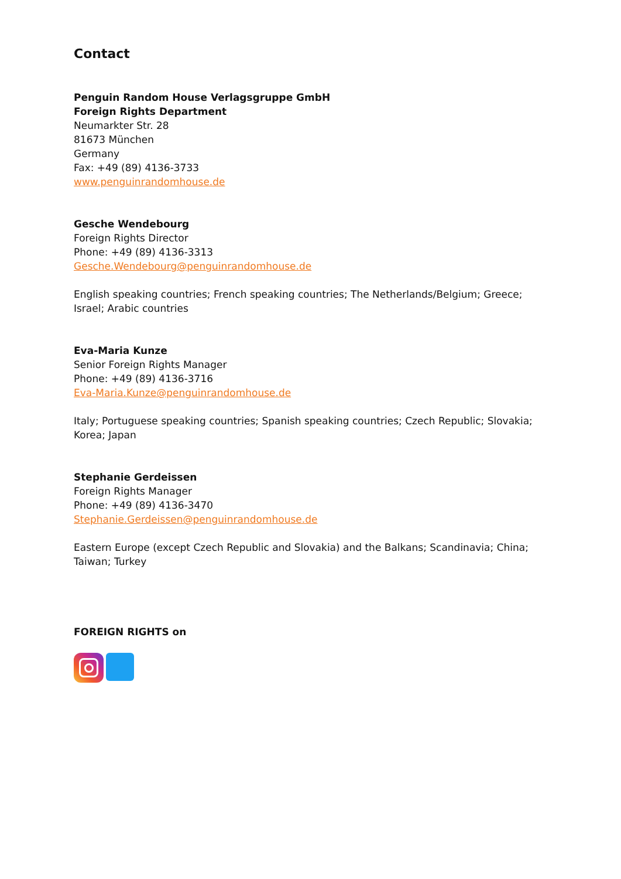Contact
Penguin Random House Verlagsgruppe GmbH
Foreign Rights Department
Neumarkter Str. 28
81673 München
Germany
Fax: +49 (89) 4136-3733
www.penguinrandomhouse.de
Gesche Wendebourg
Foreign Rights Director
Phone: +49 (89) 4136-3313
Gesche.Wendebourg@penguinrandomhouse.de
English speaking countries; French speaking countries; The Netherlands/Belgium; Greece; Israel; Arabic countries
Eva-Maria Kunze
Senior Foreign Rights Manager
Phone: +49 (89) 4136-3716
Eva-Maria.Kunze@penguinrandomhouse.de
Italy; Portuguese speaking countries; Spanish speaking countries; Czech Republic; Slovakia; Korea; Japan
Stephanie Gerdeissen
Foreign Rights Manager
Phone: +49 (89) 4136-3470
Stephanie.Gerdeissen@penguinrandomhouse.de
Eastern Europe (except Czech Republic and Slovakia) and the Balkans; Scandinavia; China; Taiwan; Turkey
FOREIGN RIGHTS on